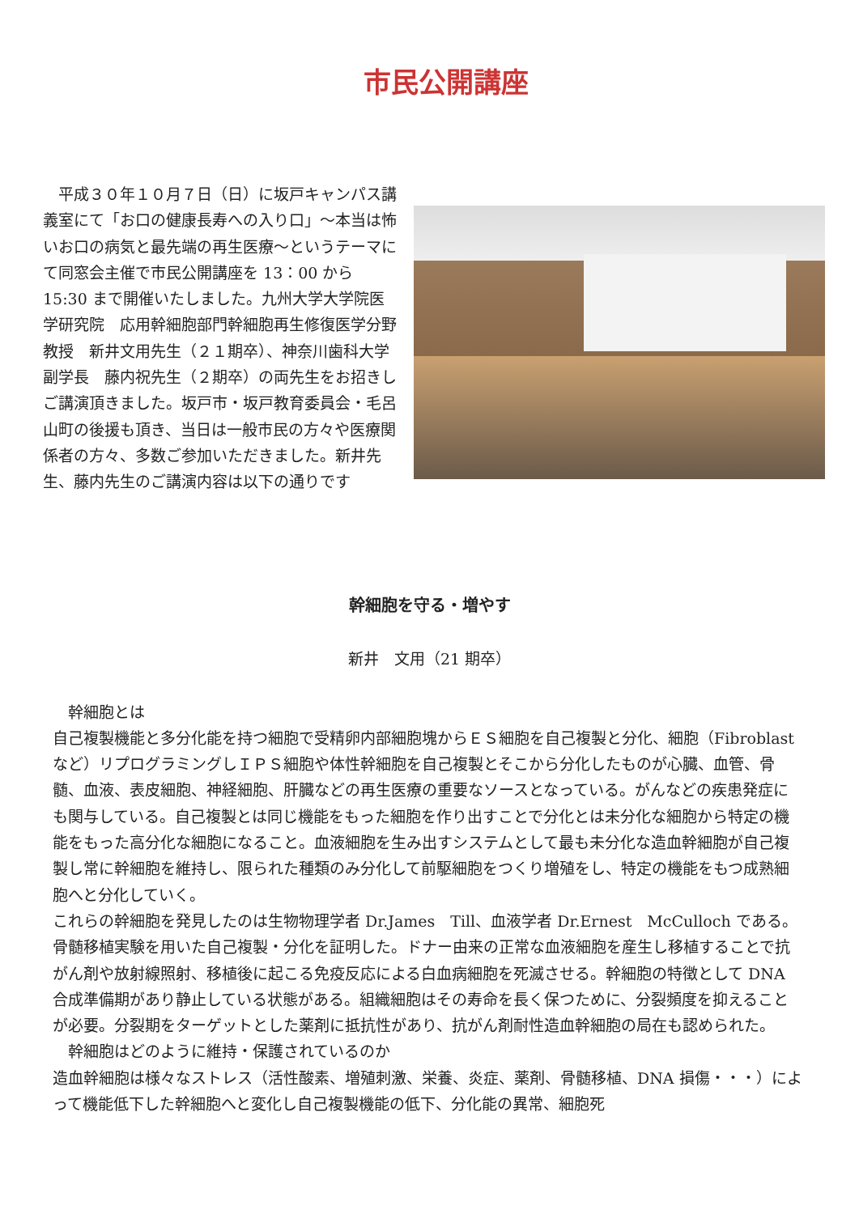市民公開講座
　平成３０年１０月７日（日）に坂戸キャンパス講義室にて「お口の健康長寿への入り口」～本当は怖いお口の病気と最先端の再生医療～というテーマにて同窓会主催で市民公開講座を 13：00 から 15:30 まで開催いたしました。九州大学大学院医学研究院　応用幹細胞部門幹細胞再生修復医学分野教授　新井文用先生（２１期卒）、神奈川歯科大学副学長　藤内祝先生（２期卒）の両先生をお招きしご講演頂きました。坂戸市・坂戸教育委員会・毛呂山町の後援も頂き、当日は一般市民の方々や医療関係者の方々、多数ご参加いただきました。新井先生、藤内先生のご講演内容は以下の通りです
幹細胞を守る・増やす
新井　文用（21 期卒）
　幹細胞とは
自己複製機能と多分化能を持つ細胞で受精卵内部細胞塊からＥＳ細胞を自己複製と分化、細胞（Fibroblast など）リプログラミングしＩＰＳ細胞や体性幹細胞を自己複製とそこから分化したものが心臓、血管、骨髄、血液、表皮細胞、神経細胞、肝臓などの再生医療の重要なソースとなっている。がんなどの疾患発症にも関与している。自己複製とは同じ機能をもった細胞を作り出すことで分化とは未分化な細胞から特定の機能をもった高分化な細胞になること。血液細胞を生み出すシステムとして最も未分化な造血幹細胞が自己複製し常に幹細胞を維持し、限られた種類のみ分化して前駆細胞をつくり増殖をし、特定の機能をもつ成熟細胞へと分化していく。
これらの幹細胞を発見したのは生物物理学者 Dr.James　Till、血液学者 Dr.Ernest　McCulloch である。骨髄移植実験を用いた自己複製・分化を証明した。ドナー由来の正常な血液細胞を産生し移植することで抗がん剤や放射線照射、移植後に起こる免疫反応による白血病細胞を死滅させる。幹細胞の特徴として DNA 合成準備期があり静止している状態がある。組織細胞はその寿命を長く保つために、分裂頻度を抑えることが必要。分裂期をターゲットとした薬剤に抵抗性があり、抗がん剤耐性造血幹細胞の局在も認められた。
　幹細胞はどのように維持・保護されているのか
造血幹細胞は様々なストレス（活性酸素、増殖刺激、栄養、炎症、薬剤、骨髄移植、DNA 損傷・・・）によって機能低下した幹細胞へと変化し自己複製機能の低下、分化能の異常、細胞死